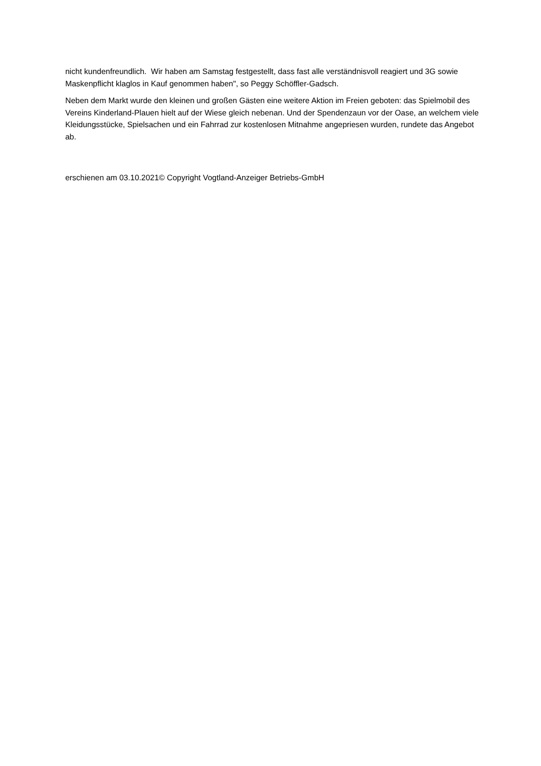nicht kundenfreundlich. Wir haben am Samstag festgestellt, dass fast alle verständnisvoll reagiert und 3G sowie Maskenpflicht klaglos in Kauf genommen haben", so Peggy Schöffler-Gadsch.
Neben dem Markt wurde den kleinen und großen Gästen eine weitere Aktion im Freien geboten: das Spielmobil des Vereins Kinderland-Plauen hielt auf der Wiese gleich nebenan. Und der Spendenzaun vor der Oase, an welchem viele Kleidungsstücke, Spielsachen und ein Fahrrad zur kostenlosen Mitnahme angepriesen wurden, rundete das Angebot ab.
erschienen am 03.10.2021© Copyright Vogtland-Anzeiger Betriebs-GmbH